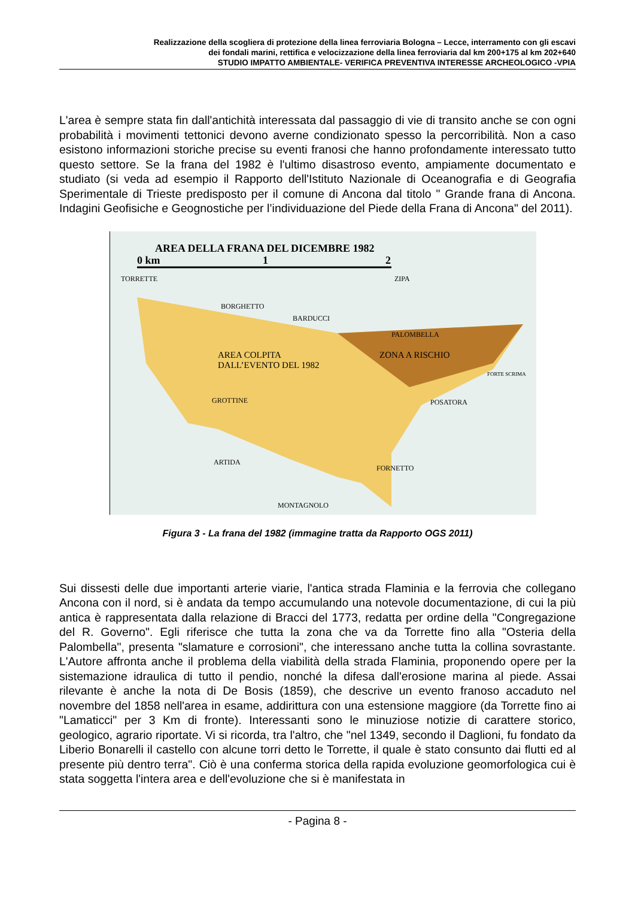Realizzazione della scogliera di protezione della linea ferroviaria Bologna – Lecce, interramento con gli escavi
dei fondali marini, rettifica e velocizzazione della linea ferroviaria dal km 200+175 al km 202+640
STUDIO IMPATTO AMBIENTALE- VERIFICA PREVENTIVA INTERESSE ARCHEOLOGICO -VPIA
L'area è sempre stata fin dall'antichità interessata dal passaggio di vie di transito anche se con ogni probabilità i movimenti tettonici devono averne condizionato spesso la percorribilità. Non a caso esistono informazioni storiche precise su eventi franosi che hanno profondamente interessato tutto questo settore. Se la frana del 1982 è l'ultimo disastroso evento, ampiamente documentato e studiato (si veda ad esempio il Rapporto dell'Istituto Nazionale di Oceanografia e di Geografia Sperimentale di Trieste predisposto per il comune di Ancona dal titolo " Grande frana di Ancona. Indagini Geofisiche e Geognostiche per l’individuazione del Piede della Frana di Ancona" del 2011).
AREA DELLA FRANA DEL DICEMBRE 1982
0 km 1 2
TORRETTE ZIPA
BORGHETTO
BARDUCCI
PALOMBELLA
AREA COLPITA
DALL’EVENTO DEL 1982
ZONA A RISCHIO
FORTE SCRIMA
GROTTINE POSATORA
ARTIDA
FORNETTO
MONTAGNOLO
Figura 3 - La frana del 1982 (immagine tratta da Rapporto OGS 2011)
Sui dissesti delle due importanti arterie viarie, l'antica strada Flaminia e la ferrovia che collegano Ancona con il nord, si è andata da tempo accumulando una notevole documentazione, di cui la più antica è rappresentata dalla relazione di Bracci del 1773, redatta per ordine della "Congregazione del R. Governo". Egli riferisce che tutta la zona che va da Torrette fino alla "Osteria della Palombella", presenta "slamature e corrosioni", che interessano anche tutta la collina sovrastante. L'Autore affronta anche il problema della viabilità della strada Flaminia, proponendo opere per la sistemazione idraulica di tutto il pendio, nonché la difesa dall'erosione marina al piede. Assai rilevante è anche la nota di De Bosis (1859), che descrive un evento franoso accaduto nel novembre del 1858 nell'area in esame, addirittura con una estensione maggiore (da Torrette fino ai "Lamaticci" per 3 Km di fronte). Interessanti sono le minuziose notizie di carattere storico, geologico, agrario riportate. Vi si ricorda, tra l'altro, che "nel 1349, secondo il Daglioni, fu fondato da Liberio Bonarelli il castello con alcune torri detto le Torrette, il quale è stato consunto dai flutti ed al presente più dentro terra". Ciò è una conferma storica della rapida evoluzione geomorfologica cui è stata soggetta l'intera area e dell'evoluzione che si è manifestata in
- Pagina 8 -